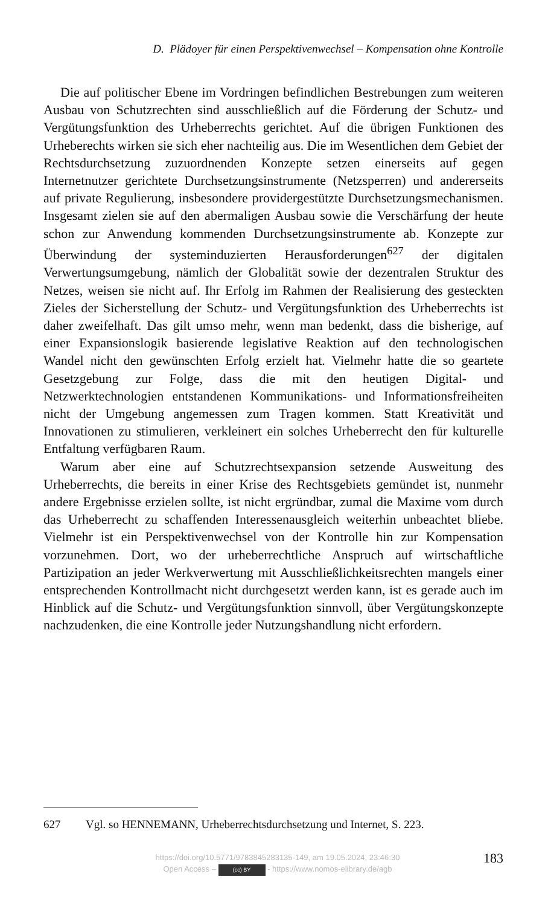D. Plädoyer für einen Perspektivenwechsel – Kompensation ohne Kontrolle
Die auf politischer Ebene im Vordringen befindlichen Bestrebungen zum weiteren Ausbau von Schutzrechten sind ausschließlich auf die Förderung der Schutz- und Vergütungsfunktion des Urheberrechts gerichtet. Auf die übrigen Funktionen des Urheberechts wirken sie sich eher nachteilig aus. Die im Wesentlichen dem Gebiet der Rechtsdurchsetzung zuzuordnenden Konzepte setzen einerseits auf gegen Internetnutzer gerichtete Durchsetzungsinstrumente (Netzsperren) und andererseits auf private Regulierung, insbesondere providergestützte Durchsetzungsmechanismen. Insgesamt zielen sie auf den abermaligen Ausbau sowie die Verschärfung der heute schon zur Anwendung kommenden Durchsetzungsinstrumente ab. Konzepte zur Überwindung der systeminduzierten Herausforderungen<sup>627</sup> der digitalen Verwertungsumgebung, nämlich der Globalität sowie der dezentralen Struktur des Netzes, weisen sie nicht auf. Ihr Erfolg im Rahmen der Realisierung des gesteckten Zieles der Sicherstellung der Schutz- und Vergütungsfunktion des Urheberrechts ist daher zweifelhaft. Das gilt umso mehr, wenn man bedenkt, dass die bisherige, auf einer Expansionslogik basierende legislative Reaktion auf den technologischen Wandel nicht den gewünschten Erfolg erzielt hat. Vielmehr hatte die so geartete Gesetzgebung zur Folge, dass die mit den heutigen Digital- und Netzwerktechnologien entstandenen Kommunikations- und Informationsfreiheiten nicht der Umgebung angemessen zum Tragen kommen. Statt Kreativität und Innovationen zu stimulieren, verkleinert ein solches Urheberrecht den für kulturelle Entfaltung verfügbaren Raum.
Warum aber eine auf Schutzrechtsexpansion setzende Ausweitung des Urheberrechts, die bereits in einer Krise des Rechtsgebiets gemündet ist, nunmehr andere Ergebnisse erzielen sollte, ist nicht ergründbar, zumal die Maxime vom durch das Urheberrecht zu schaffenden Interessenausgleich weiterhin unbeachtet bliebe. Vielmehr ist ein Perspektivenwechsel von der Kontrolle hin zur Kompensation vorzunehmen. Dort, wo der urheberrechtliche Anspruch auf wirtschaftliche Partizipation an jeder Werkverwertung mit Ausschließlichkeitsrechten mangels einer entsprechenden Kontrollmacht nicht durchgesetzt werden kann, ist es gerade auch im Hinblick auf die Schutz- und Vergütungsfunktion sinnvoll, über Vergütungskonzepte nachzudenken, die eine Kontrolle jeder Nutzungshandlung nicht erfordern.
627 Vgl. so HENNEMANN, Urheberrechtsdurchsetzung und Internet, S. 223.
https://doi.org/10.5771/9783845283135-149, am 19.05.2024, 23:46:30
Open Access – (cc) BY - https://www.nomos-elibrary.de/agb
183